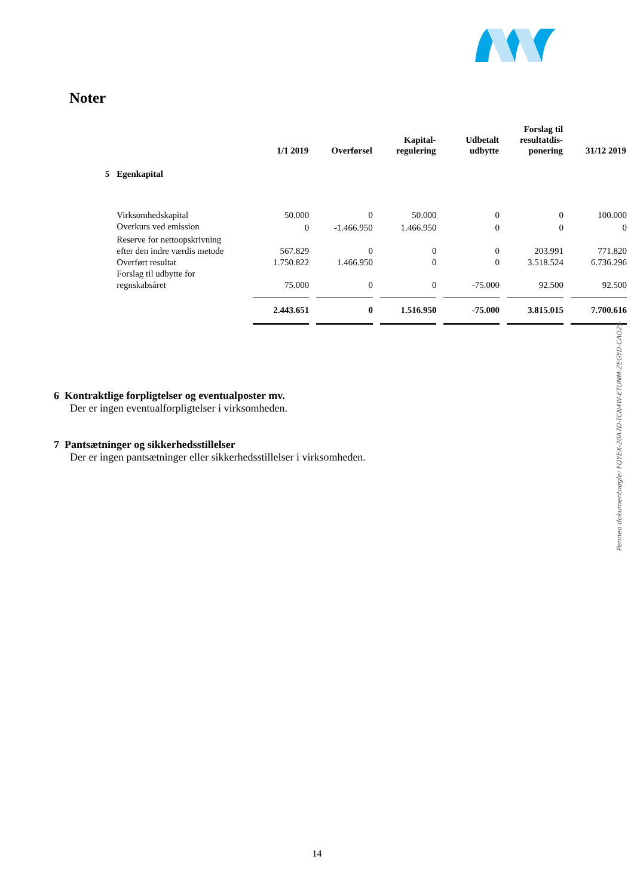Noter
| | | 1/1 2019 | Overførsel | Kapital- regulering | Udbetalt udbytte | Forslag til resultatdis- ponering | 31/12 2019 |
| --- | --- | --- | --- | --- | --- | --- | --- |
| 5 | Egenkapital | | | | | | |
| | Virksomhedskapital | 50.000 | 0 | 50.000 | 0 | 0 | 100.000 |
| | Overkurs ved emission | 0 | -1.466.950 | 1.466.950 | 0 | 0 | 0 |
| | Reserve for nettoopskrivning efter den indre værdis metode | 567.829 | 0 | 0 | 0 | 203.991 | 771.820 |
| | Overført resultat | 1.750.822 | 1.466.950 | 0 | 0 | 3.518.524 | 6.736.296 |
| | Forslag til udbytte for regnskabsåret | 75.000 | 0 | 0 | -75.000 | 92.500 | 92.500 |
| | | 2.443.651 | 0 | 1.516.950 | -75.000 | 3.815.015 | 7.700.616 |
6 Kontraktlige forpligtelser og eventualposter mv.
Der er ingen eventualforpligtelser i virksomheden.
7 Pantsætninger og sikkerhedsstillelser
Der er ingen pantsætninger eller sikkerhedsstillelser i virksomheden.
14
Penneo dokumentnøgle: FQYEX-20A7D-TCN4W-ETUNM-ZEGYD-CAO2S